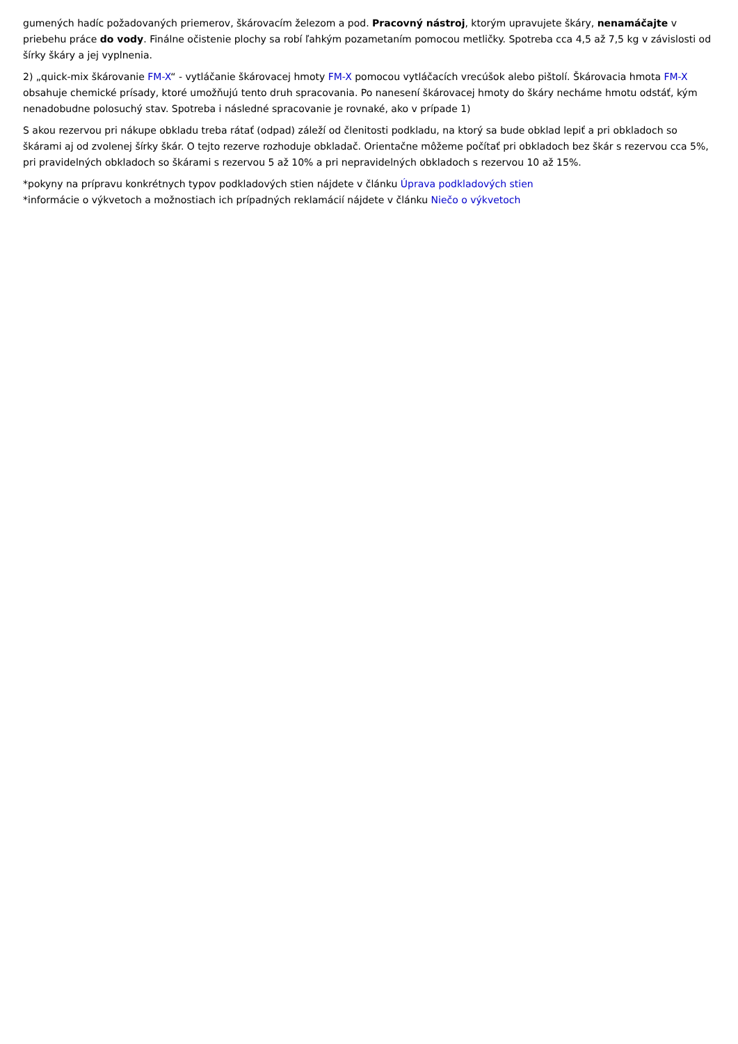gumených hadíc požadovaných priemerov, škárovacím železom a pod. Pracovný nástroj, ktorým upravujete škáry, nenamáčajte v priebehu práce do vody. Finálne očistenie plochy sa robí ľahkým pozametaním pomocou metličky. Spotreba cca 4,5 až 7,5 kg v závislosti od šírky škáry a jej vyplnenia.
2) „quick-mix škárovanie FM-X“ - vytláčanie škárovacej hmoty FM-X pomocou vytláčacích vrecúšok alebo pištolí. Škárovacia hmota FM-X obsahuje chemické prísady, ktoré umožňujú tento druh spracovania. Po nanesení škárovacej hmoty do škáry necháme hmotu odstáť, kým nenadobudne polosuchý stav. Spotreba i následné spracovanie je rovnaké, ako v prípade 1)
S akou rezervou pri nákupe obkladu treba rátať (odpad) záleží od členitosti podkladu, na ktorý sa bude obklad lepiť a pri obkladoch so škárami aj od zvolenej šírky škár. O tejto rezerve rozhoduje obkladač. Orientačne môžeme počítať pri obkladoch bez škár s rezervou cca 5%, pri pravidelných obkladoch so škárami s rezervou 5 až 10% a pri nepravidelných obkladoch s rezervou 10 až 15%.
*pokyny na prípravu konkrétnych typov podkladových stien nájdete v článku Úprava podkladových stien
*informácie o výkvetoch a možnostiach ich prípadných reklamácií nájdete v článku Niečo o výkvetoch